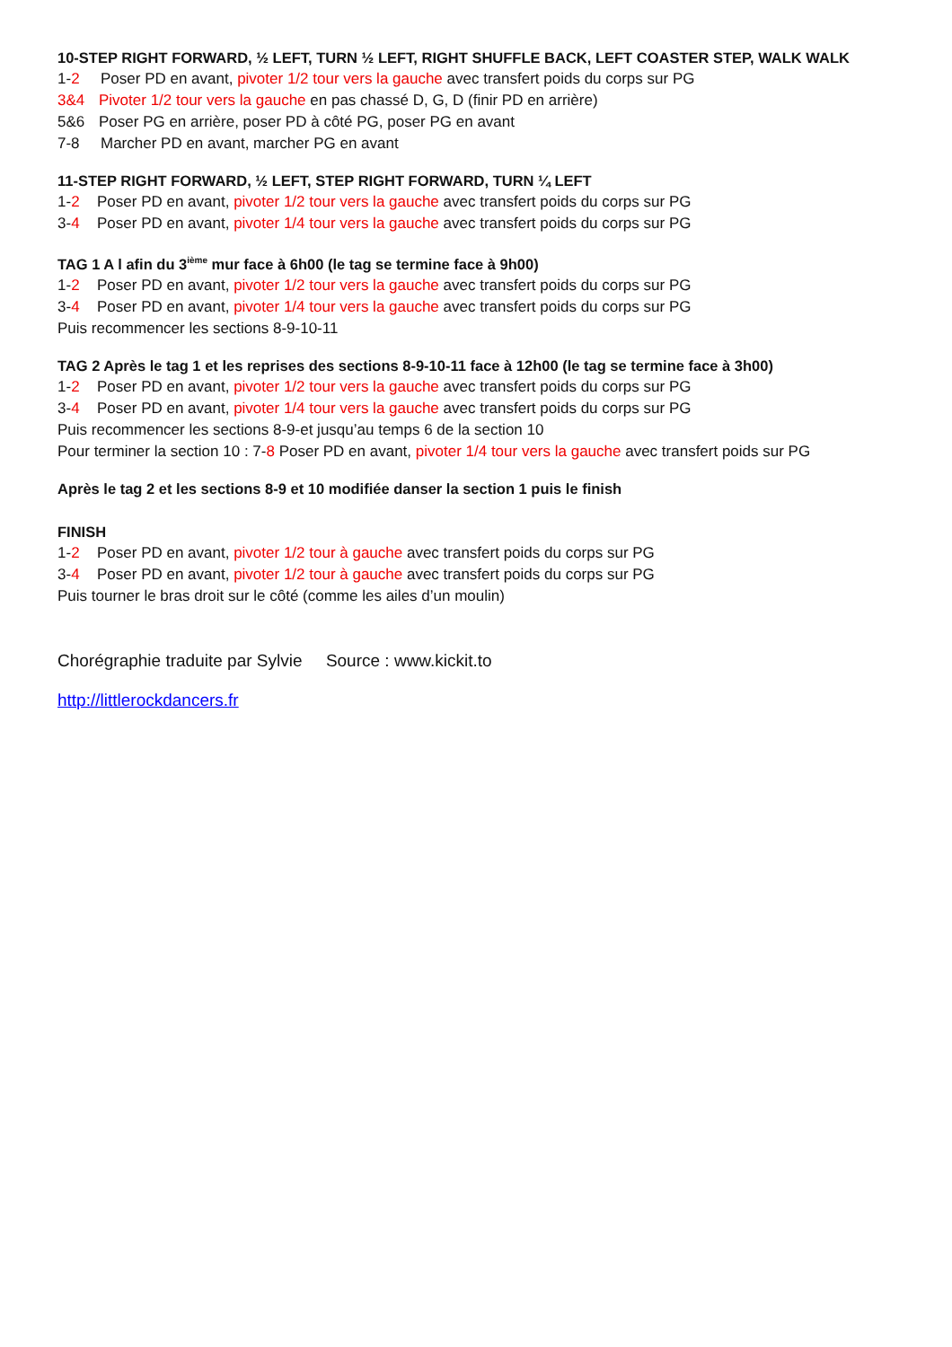10-STEP RIGHT FORWARD, ½ LEFT, TURN ½ LEFT, RIGHT SHUFFLE BACK, LEFT COASTER STEP, WALK WALK
1-2 Poser PD en avant, pivoter 1/2 tour vers la gauche avec transfert poids du corps sur PG
3&4 Pivoter 1/2 tour vers la gauche en pas chassé D, G, D (finir PD en arrière)
5&6 Poser PG en arrière, poser PD à côté PG, poser PG en avant
7-8 Marcher PD en avant, marcher PG en avant
11-STEP RIGHT FORWARD, ½ LEFT, STEP RIGHT FORWARD, TURN ¼ LEFT
1-2 Poser PD en avant, pivoter 1/2 tour vers la gauche avec transfert poids du corps sur PG
3-4 Poser PD en avant, pivoter 1/4 tour vers la gauche avec transfert poids du corps sur PG
TAG 1 A l afin du 3<sup>ième</sup> mur face à 6h00 (le tag se termine face à 9h00)
1-2 Poser PD en avant, pivoter 1/2 tour vers la gauche avec transfert poids du corps sur PG
3-4 Poser PD en avant, pivoter 1/4 tour vers la gauche avec transfert poids du corps sur PG
Puis recommencer les sections 8-9-10-11
TAG 2 Après le tag 1 et les reprises des sections 8-9-10-11 face à 12h00 (le tag se termine face à 3h00)
1-2 Poser PD en avant, pivoter 1/2 tour vers la gauche avec transfert poids du corps sur PG
3-4 Poser PD en avant, pivoter 1/4 tour vers la gauche avec transfert poids du corps sur PG
Puis recommencer les sections 8-9-et jusqu’au temps 6 de la section 10
Pour terminer la section 10 : 7-8 Poser PD en avant, pivoter 1/4 tour vers la gauche avec transfert poids sur PG
Après le tag 2 et les sections 8-9 et 10 modifiée danser la section 1 puis le finish
FINISH
1-2 Poser PD en avant, pivoter 1/2 tour à gauche avec transfert poids du corps sur PG
3-4 Poser PD en avant, pivoter 1/2 tour à gauche avec transfert poids du corps sur PG
Puis tourner le bras droit sur le côté (comme les ailes d’un moulin)
Chorégraphie traduite par Sylvie Source : www.kickit.to
http://littlerockdancers.fr